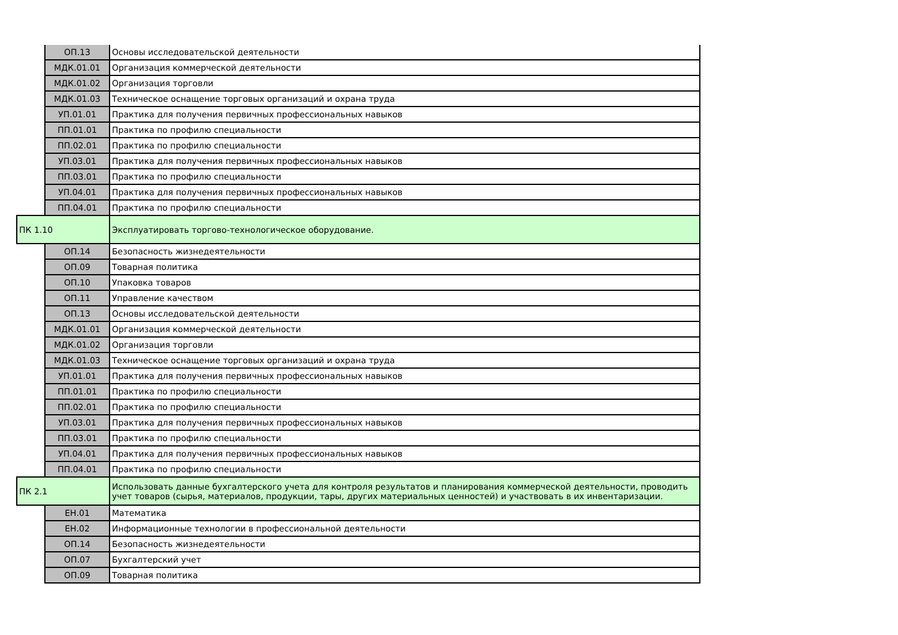| | ОП.13 | Основы исследовательской деятельности |
| | МДК.01.01 | Организация коммерческой деятельности |
| | МДК.01.02 | Организация торговли |
| | МДК.01.03 | Техническое оснащение торговых организаций и охрана труда |
| | УП.01.01 | Практика для получения первичных профессиональных навыков |
| | ПП.01.01 | Практика по профилю специальности |
| | ПП.02.01 | Практика по профилю специальности |
| | УП.03.01 | Практика для получения первичных профессиональных навыков |
| | ПП.03.01 | Практика по профилю специальности |
| | УП.04.01 | Практика для получения первичных профессиональных навыков |
| | ПП.04.01 | Практика по профилю специальности |
| ПК 1.10 | | Эксплуатировать торгово-технологическое оборудование. |
| | ОП.14 | Безопасность жизнедеятельности |
| | ОП.09 | Товарная политика |
| | ОП.10 | Упаковка товаров |
| | ОП.11 | Управление качеством |
| | ОП.13 | Основы исследовательской деятельности |
| | МДК.01.01 | Организация коммерческой деятельности |
| | МДК.01.02 | Организация торговли |
| | МДК.01.03 | Техническое оснащение торговых организаций и охрана труда |
| | УП.01.01 | Практика для получения первичных профессиональных навыков |
| | ПП.01.01 | Практика по профилю специальности |
| | ПП.02.01 | Практика по профилю специальности |
| | УП.03.01 | Практика для получения первичных профессиональных навыков |
| | ПП.03.01 | Практика по профилю специальности |
| | УП.04.01 | Практика для получения первичных профессиональных навыков |
| | ПП.04.01 | Практика по профилю специальности |
| ПК 2.1 | | Использовать данные бухгалтерского учета для контроля результатов и планирования коммерческой деятельности, проводить учет товаров (сырья, материалов, продукции, тары, других материальных ценностей) и участвовать в их инвентаризации. |
| | ЕН.01 | Математика |
| | ЕН.02 | Информационные технологии в профессиональной деятельности |
| | ОП.14 | Безопасность жизнедеятельности |
| | ОП.07 | Бухгалтерский учет |
| | ОП.09 | Товарная политика |